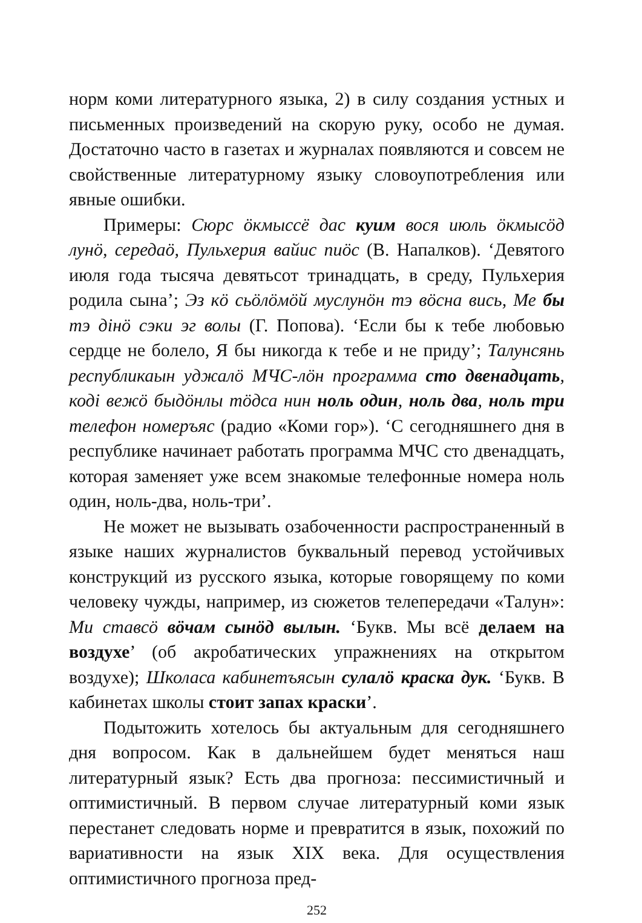норм коми литературного языка, 2) в силу создания устных и письменных произведений на скорую руку, особо не думая. Достаточно часто в газетах и журналах появляются и совсем не свойственные литературному языку словоупотребления или явные ошибки.
Примеры: Сюрс öкмыссё дас куим вося июль öкмысöд лунö, середаö, Пульхерия вайис пиöс (В. Напалков). ‘Девятого июля года тысяча девятьсот тринадцать, в среду, Пульхерия родила сына’; Эз кö сьöлöмöй муслунöн тэ вöсна вись, Ме бы тэ дiнö сэки эг волы (Г. Попова). ‘Если бы к тебе любовью сердце не болело, Я бы никогда к тебе и не приду’; Талунсянь республикаын уджалö МЧС-лöн программа сто двенадцать, кодi вежö быдöнлы тöдса нин ноль один, ноль два, ноль три телефон номеръяс (радио «Коми гор»). ‘С сегодняшнего дня в республике начинает работать программа МЧС сто двенадцать, которая заменяет уже всем знакомые телефонные номера ноль один, ноль-два, ноль-три’.
Не может не вызывать озабоченности распространенный в языке наших журналистов буквальный перевод устойчивых конструкций из русского языка, которые говорящему по коми человеку чужды, например, из сюжетов телепередачи «Талун»: Ми ставсö вöчам сынöд вылын. ‘Букв. Мы всё делаем на воздухе’ (об акробатических упражнениях на открытом воздухе); Школаса кабинетъясын сулалö краска дук. ‘Букв. В кабинетах школы стоит запах краски’.
Подытожить хотелось бы актуальным для сегодняшнего дня вопросом. Как в дальнейшем будет меняться наш литературный язык? Есть два прогноза: пессимистичный и оптимистичный. В первом случае литературный коми язык перестанет следовать норме и превратится в язык, похожий по вариативности на язык XIX века. Для осуществления оптимистичного прогноза пред-
252